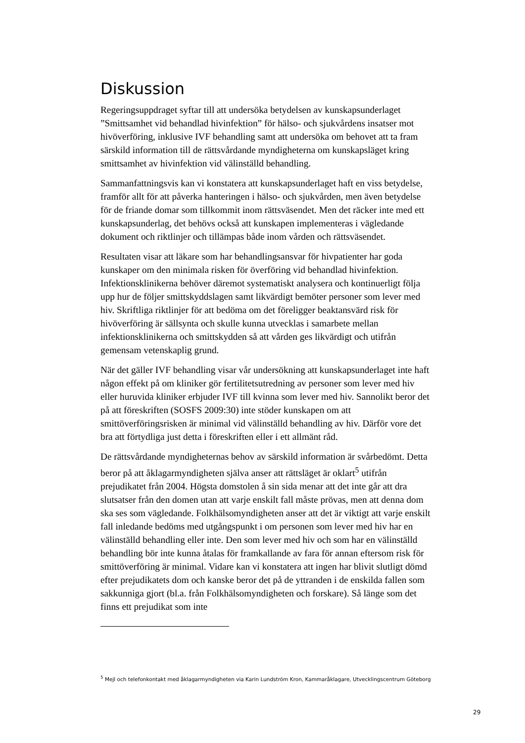Diskussion
Regeringsuppdraget syftar till att undersöka betydelsen av kunskapsunderlaget ”Smittsamhet vid behandlad hivinfektion” för hälso- och sjukvårdens insatser mot hivöverföring, inklusive IVF behandling samt att undersöka om behovet att ta fram särskild information till de rättsvårdande myndigheterna om kunskapsläget kring smittsamhet av hivinfektion vid välinställd behandling.
Sammanfattningsvis kan vi konstatera att kunskapsunderlaget haft en viss betydelse, framför allt för att påverka hanteringen i hälso- och sjukvården, men även betydelse för de friande domar som tillkommit inom rättsväsendet. Men det räcker inte med ett kunskapsunderlag, det behövs också att kunskapen implementeras i vägledande dokument och riktlinjer och tillämpas både inom vården och rättsväsendet.
Resultaten visar att läkare som har behandlingsansvar för hivpatienter har goda kunskaper om den minimala risken för överföring vid behandlad hivinfektion. Infektionsklinikerna behöver däremot systematiskt analysera och kontinuerligt följa upp hur de följer smittskyddslagen samt likvärdigt bemöter personer som lever med hiv. Skriftliga riktlinjer för att bedöma om det föreligger beaktansvärd risk för hivöverföring är sällsynta och skulle kunna utvecklas i samarbete mellan infektionsklinikerna och smittskydden så att vården ges likvärdigt och utifrån gemensam vetenskaplig grund.
När det gäller IVF behandling visar vår undersökning att kunskapsunderlaget inte haft någon effekt på om kliniker gör fertilitetsutredning av personer som lever med hiv eller huruvida kliniker erbjuder IVF till kvinna som lever med hiv. Sannolikt beror det på att föreskriften (SOSFS 2009:30) inte stöder kunskapen om att smittöverföringsrisken är minimal vid välinställd behandling av hiv. Därför vore det bra att förtydliga just detta i föreskriften eller i ett allmänt råd.
De rättsvårdande myndigheternas behov av särskild information är svårbedömt. Detta beror på att åklagarmyndigheten själva anser att rättsläget är oklart<sup>5</sup> utifrån prejudikatet från 2004. Högsta domstolen å sin sida menar att det inte går att dra slutsatser från den domen utan att varje enskilt fall måste prövas, men att denna dom ska ses som vägledande. Folkhälsomyndigheten anser att det är viktigt att varje enskilt fall inledande bedöms med utgångspunkt i om personen som lever med hiv har en välinställd behandling eller inte. Den som lever med hiv och som har en välinställd behandling bör inte kunna åtalas för framkallande av fara för annan eftersom risk för smittöverföring är minimal. Vidare kan vi konstatera att ingen har blivit slutligt dömd efter prejudikatets dom och kanske beror det på de yttranden i de enskilda fallen som sakkunniga gjort (bl.a. från Folkhälsomyndigheten och forskare). Så länge som det finns ett prejudikat som inte
<sup>5</sup> Mejl och telefonkontakt med åklagarmyndigheten via Karin Lundström Kron, Kammaråklagare, Utvecklingscentrum Göteborg
29